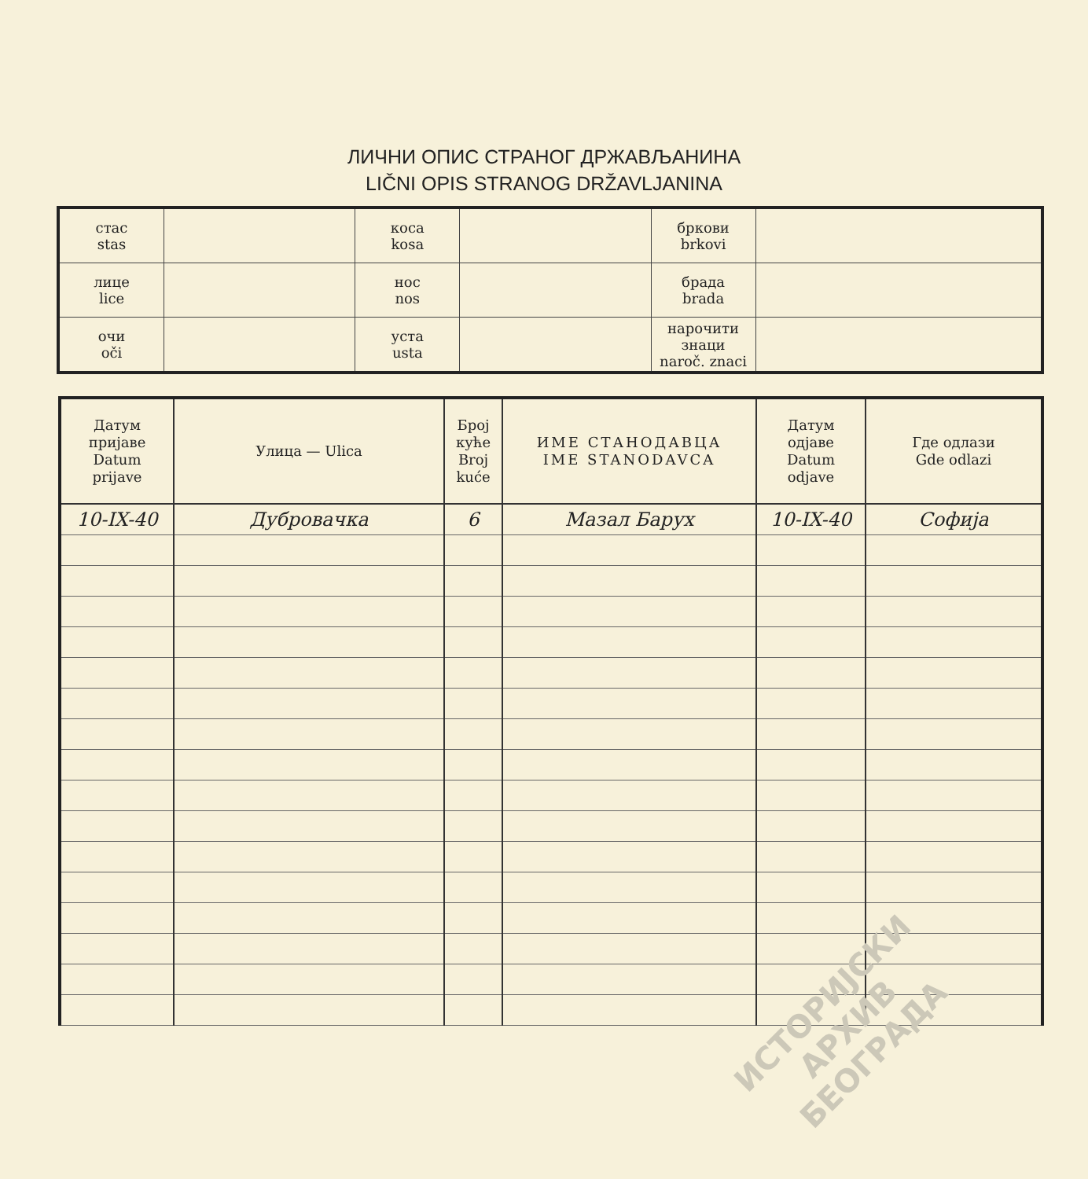ЛИЧНИ ОПИС СТРАНОГ ДРЖАВЉАНИНА
LIČNI OPIS STRANOG DRŽAVLJANINA
| стас stas | | коса kosa | | бркови brkovi | |
| лице lice | | нос nos | | брада brada | |
| очи oči | | уста usta | | нарочити знаци naroč. znaci | |
| Датум пријаве Datum prijave | Улица — Ulica | Број куће Broj kuće | ИМЕ СТАНОДАВЦА IME STANODAVCA | Датум одјаве Datum odjave | Где одлази Gde odlazi |
| --- | --- | --- | --- | --- | --- |
| 10-IX-40 | Дубровачка | 6 | Мазал Барух | 10-IX-40 | Софија |
ИСТОРИЈСКИ
АРХИВ
БЕОГРАДА